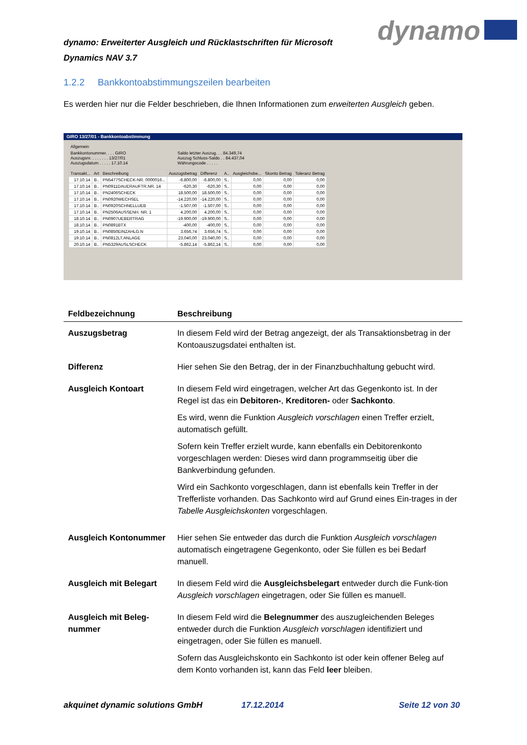dynamo: Erweiterter Ausgleich und Rücklastschriften für Microsoft Dynamics NAV 3.7
dynamo
1.2.2 Bankkontoabstimmungszeilen bearbeiten
Es werden hier nur die Felder beschrieben, die Ihnen Informationen zum erweiterten Ausgleich geben.
GIRO 13/27/01 - Bankkontoabstimmung
Allgemein
Bankkontonummer. . . . GIRO
Auszugsnr. . . . . . . . 13/27/01
Auszugsdatum . . . . . 17.10.14
Saldo letzter Auszug. . . 84.349,74
Auszug Schluss-Saldo . . 84.437,04
Währungscode . . . . .
| Transakt... | Art | Beschreibung | Auszugsbetrag | Differenz | A.. | Ausgleichsbe... | Skonto Betrag | Toleranz Betrag |
| --- | --- | --- | --- | --- | --- | --- | --- | --- |
| 17.10.14 | B.. | PN5477SCHECK-NR. 0000016... | -6.800,00 | -6.800,00 | S.. | 0,00 | 0,00 | 0,00 |
| 17.10.14 | B.. | PN0911DAUERAUFTR.NR. 14 | -620,30 | -620,30 | S.. | 0,00 | 0,00 | 0,00 |
| 17.10.14 | B.. | PN2406SCHECK | 18.500,00 | 18.500,00 | S.. | 0,00 | 0,00 | 0,00 |
| 17.10.14 | B.. | PN0920WECHSEL | -14.220,00 | -14.220,00 | S.. | 0,00 | 0,00 | 0,00 |
| 17.10.14 | B.. | PN0920SCHNELLUEB | -1.507,00 | -1.507,00 | S.. | 0,00 | 0,00 | 0,00 |
| 17.10.14 | B.. | PN2506AUSSENH. NR. 1 | 4.200,00 | 4.200,00 | S.. | 0,00 | 0,00 | 0,00 |
| 18.10.14 | B.. | PN0907UEBERTRAG | -19.900,00 | -19.900,00 | S.. | 0,00 | 0,00 | 0,00 |
| 18.10.14 | B.. | PN0891BTX | -400,00 | -400,00 | S.. | 0,00 | 0,00 | 0,00 |
| 19.10.14 | B.. | PN0850EINZAHLG.N | 3.656,74 | 3.656,74 | S.. | 0,00 | 0,00 | 0,00 |
| 19.10.14 | B.. | PN0812LT.ANLAGE | 23.040,00 | 23.040,00 | S.. | 0,00 | 0,00 | 0,00 |
| 20.10.14 | B.. | PN5329AUSLSCHECK | -5.862,14 | -5.862,14 | S.. | 0,00 | 0,00 | 0,00 |
| Feldbezeichnung | Beschreibung |
| --- | --- |
| Auszugsbetrag | In diesem Feld wird der Betrag angezeigt, der als Transaktionsbetrag in der Kontoauszugsdatei enthalten ist. |
| Differenz | Hier sehen Sie den Betrag, der in der Finanzbuchhaltung gebucht wird. |
| Ausgleich Kontoart | In diesem Feld wird eingetragen, welcher Art das Gegenkonto ist. In der Regel ist das ein Debitoren- , Kreditoren- oder Sachkonto . Es wird, wenn die Funktion Ausgleich vorschlagen einen Treffer erzielt, automatisch gefüllt. Sofern kein Treffer erzielt wurde, kann ebenfalls ein Debitorenkonto vorgeschlagen werden: Dieses wird dann programmseitig über die Bankverbindung gefunden. Wird ein Sachkonto vorgeschlagen, dann ist ebenfalls kein Treffer in der Trefferliste vorhanden. Das Sachkonto wird auf Grund eines Ein-trages in der Tabelle Ausgleichskonten vorgeschlagen. |
| Ausgleich Kontonummer | Hier sehen Sie entweder das durch die Funktion Ausgleich vorschlagen automatisch eingetragene Gegenkonto, oder Sie füllen es bei Bedarf manuell. |
| Ausgleich mit Belegart | In diesem Feld wird die Ausgleichsbelegart entweder durch die Funk-tion Ausgleich vorschlagen eingetragen, oder Sie füllen es manuell. |
| Ausgleich mit Beleg-nummer | In diesem Feld wird die Belegnummer des auszugleichenden Beleges entweder durch die Funktion Ausgleich vorschlagen identifiziert und eingetragen, oder Sie füllen es manuell. Sofern das Ausgleichskonto ein Sachkonto ist oder kein offener Beleg auf dem Konto vorhanden ist, kann das Feld leer bleiben. |
akquinet dynamic solutions GmbH
17.12.2014 Seite 12 von 30